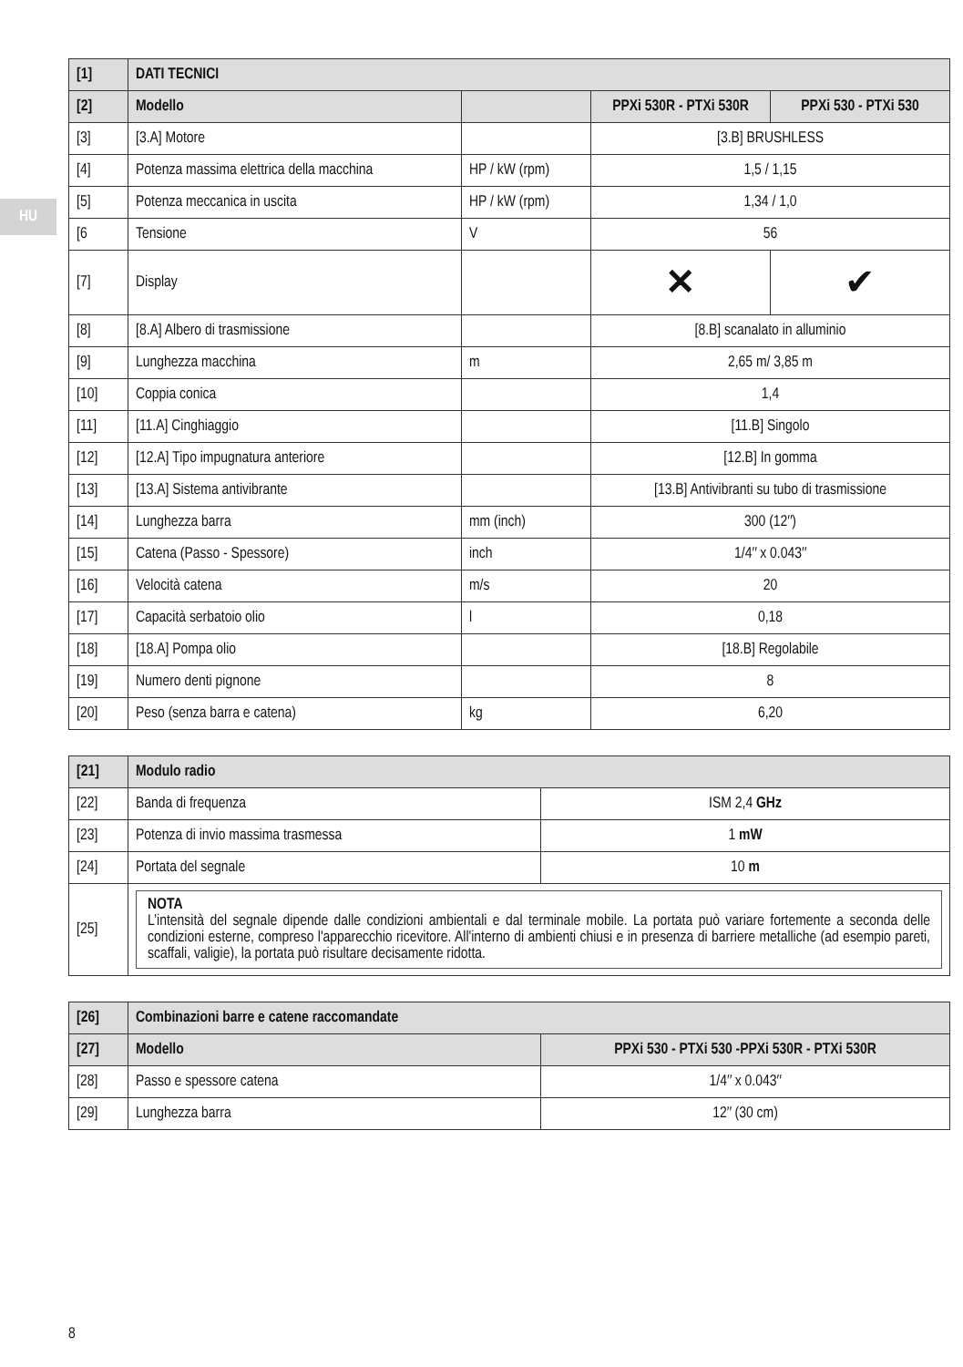HU
| [1] | DATI TECNICI | | | |
| --- | --- | --- | --- | --- |
| [2] | Modello | | PPXi 530R - PTXi 530R | PPXi 530 - PTXi 530 |
| [3] | [3.A] Motore | | [3.B] BRUSHLESS | |
| [4] | Potenza massima elettrica della macchina | HP / kW (rpm) | 1,5 / 1,15 | |
| [5] | Potenza meccanica in uscita | HP / kW (rpm) | 1,34 / 1,0 | |
| [6 | Tensione | V | 56 | |
| [7] | Display | | ✕ | ✔ |
| [8] | [8.A] Albero di trasmissione | | [8.B] scanalato in alluminio | |
| [9] | Lunghezza macchina | m | 2,65 m/ 3,85 m | |
| [10] | Coppia conica | | 1,4 | |
| [11] | [11.A] Cinghiaggio | | [11.B] Singolo | |
| [12] | [12.A] Tipo impugnatura anteriore | | [12.B] In gomma | |
| [13] | [13.A] Sistema antivibrante | | [13.B] Antivibranti su tubo di trasmissione | |
| [14] | Lunghezza barra | mm (inch) | 300 (12″) | |
| [15] | Catena (Passo - Spessore) | inch | 1/4″ x 0.043″ | |
| [16] | Velocità catena | m/s | 20 | |
| [17] | Capacità serbatoio olio | l | 0,18 | |
| [18] | [18.A] Pompa olio | | [18.B] Regolabile | |
| [19] | Numero denti pignone | | 8 | |
| [20] | Peso (senza barra e catena) | kg | 6,20 | |
| [21] | Modulo radio | |
| --- | --- | --- |
| [22] | Banda di frequenza | ISM 2,4 GHz |
| [23] | Potenza di invio massima trasmessa | 1 mW |
| [24] | Portata del segnale | 10 m |
| [25] | NOTA L’intensità del segnale dipende dalle condizioni ambientali e dal terminale mobile. La portata può variare fortemente a seconda delle condizioni esterne, compreso l'apparecchio ricevitore. All'interno di ambienti chiusi e in presenza di barriere metalliche (ad esempio pareti, scaffali, valigie), la portata può risultare decisamente ridotta. | |
| [26] | Combinazioni barre e catene raccomandate | |
| --- | --- | --- |
| [27] | Modello | PPXi 530 - PTXi 530 -PPXi 530R - PTXi 530R |
| [28] | Passo e spessore catena | 1/4″ x 0.043″ |
| [29] | Lunghezza barra | 12″ (30 cm) |
8